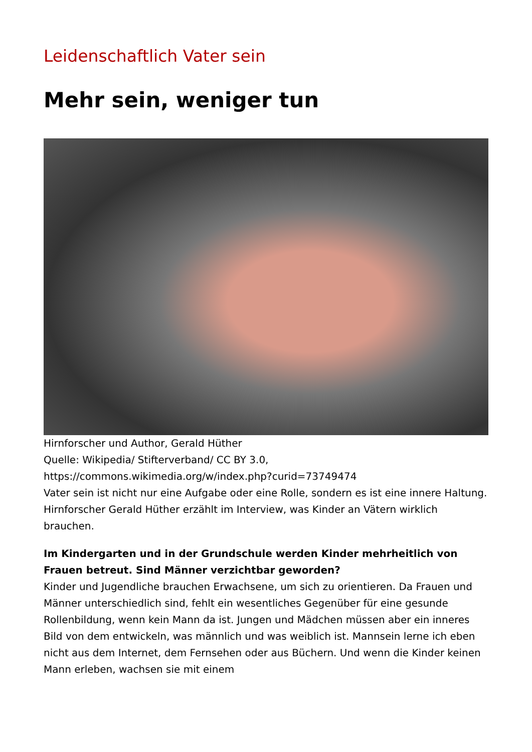Leidenschaftlich Vater sein
Mehr sein, weniger tun
Hirnforscher und Author, Gerald Hüther
Quelle: Wikipedia/ Stifterverband/ CC BY 3.0,
https://commons.wikimedia.org/w/index.php?curid=73749474
Vater sein ist nicht nur eine Aufgabe oder eine Rolle, sondern es ist eine innere Haltung. Hirnforscher Gerald Hüther erzählt im Interview, was Kinder an Vätern wirklich brauchen.
Im Kindergarten und in der Grundschule werden Kinder mehrheitlich von Frauen betreut. Sind Männer verzichtbar geworden?
Kinder und Jugendliche brauchen Erwachsene, um sich zu orientieren. Da Frauen und Männer unterschiedlich sind, fehlt ein wesentliches Gegenüber für eine gesunde Rollenbildung, wenn kein Mann da ist. Jungen und Mädchen müssen aber ein inneres Bild von dem entwickeln, was männlich und was weiblich ist. Mannsein lerne ich eben nicht aus dem Internet, dem Fernsehen oder aus Büchern. Und wenn die Kinder keinen Mann erleben, wachsen sie mit einem